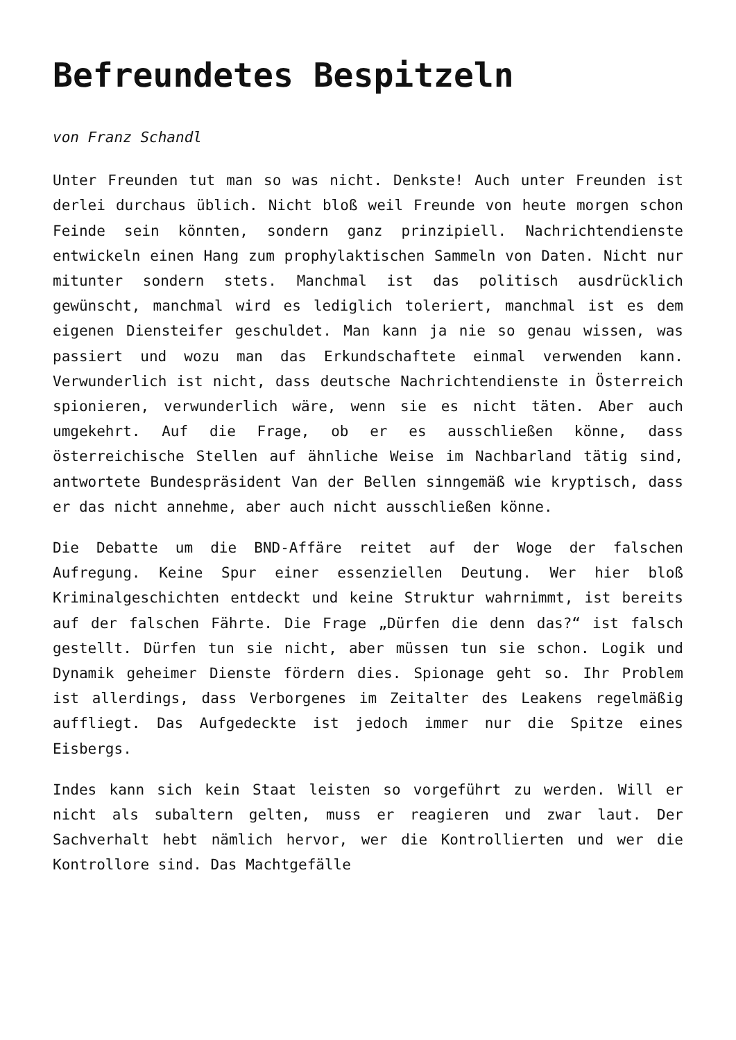Befreundetes Bespitzeln
von Franz Schandl
Unter Freunden tut man so was nicht. Denkste! Auch unter Freunden ist derlei durchaus üblich. Nicht bloß weil Freunde von heute morgen schon Feinde sein könnten, sondern ganz prinzipiell. Nachrichtendienste entwickeln einen Hang zum prophylaktischen Sammeln von Daten. Nicht nur mitunter sondern stets. Manchmal ist das politisch ausdrücklich gewünscht, manchmal wird es lediglich toleriert, manchmal ist es dem eigenen Diensteifer geschuldet. Man kann ja nie so genau wissen, was passiert und wozu man das Erkundschaftete einmal verwenden kann. Verwunderlich ist nicht, dass deutsche Nachrichtendienste in Österreich spionieren, verwunderlich wäre, wenn sie es nicht täten. Aber auch umgekehrt. Auf die Frage, ob er es ausschließen könne, dass österreichische Stellen auf ähnliche Weise im Nachbarland tätig sind, antwortete Bundespräsident Van der Bellen sinngemäß wie kryptisch, dass er das nicht annehme, aber auch nicht ausschließen könne.
Die Debatte um die BND-Affäre reitet auf der Woge der falschen Aufregung. Keine Spur einer essenziellen Deutung. Wer hier bloß Kriminalgeschichten entdeckt und keine Struktur wahrnimmt, ist bereits auf der falschen Fährte. Die Frage „Dürfen die denn das?“ ist falsch gestellt. Dürfen tun sie nicht, aber müssen tun sie schon. Logik und Dynamik geheimer Dienste fördern dies. Spionage geht so. Ihr Problem ist allerdings, dass Verborgenes im Zeitalter des Leakens regelmäßig auffliegt. Das Aufgedeckte ist jedoch immer nur die Spitze eines Eisbergs.
Indes kann sich kein Staat leisten so vorgeführt zu werden. Will er nicht als subaltern gelten, muss er reagieren und zwar laut. Der Sachverhalt hebt nämlich hervor, wer die Kontrollierten und wer die Kontrollore sind. Das Machtgefälle